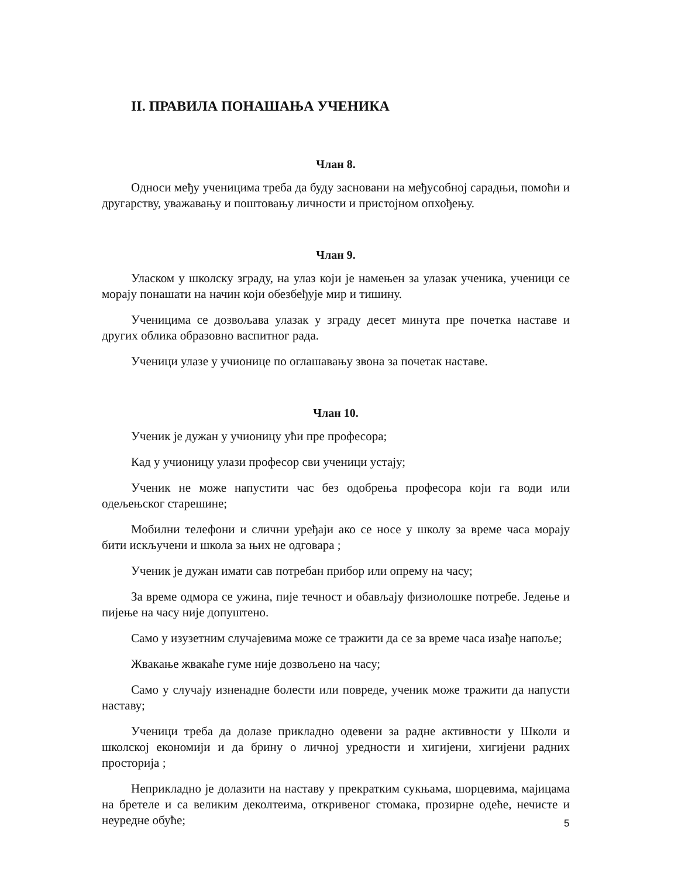II. ПРАВИЛА ПОНАШАЊА УЧЕНИКА
Члан 8.
Односи међу ученицима треба да буду засновани на међусобној сарадњи, помоћи и другарству, уважавању и поштовању личности и пристојном опхођењу.
Члан 9.
Уласком у школску зграду, на улаз који је намењен за улазак ученика, ученици се морају понашати на начин који обезбеђује мир и тишину.
Ученицима се дозвољава улазак у зграду десет минута пре почетка наставе и других облика образовно васпитног рада.
Ученици улазе у учионице по оглашавању звона за почетак наставе.
Члан 10.
Ученик је дужан у учионицу ући пре професора;
Кад у учионицу улази професор сви ученици устају;
Ученик не може напустити час без одобрења професора који га води или одељењског старешине;
Мобилни телефони и слични уређаји ако се носе у школу за време часа морају бити искључени и школа за њих не одговара ;
Ученик је дужан имати сав потребан прибор или опрему на часу;
За време одмора се ужина, пије течност и обављају физиолошке потребе. Једење и пијење на часу није допуштено.
Само у изузетним случајевима може се тражити да се за време часа изађе напоље;
Жвакање жвакаће гуме није дозвољено на часу;
Само у случају изненадне болести или повреде, ученик може тражити да напусти наставу;
Ученици треба да долазе прикладно одевени за радне активности у Школи и школској економији и да брину о личној уредности и хигијени, хигијени радних просторија ;
Неприкладно је долазити на наставу у прекратким сукњама, шорцевима, мајицама на бретеле и са великим деколтеима, откривеног стомака, прозирне одеће, нечисте и неуредне обуће;
5